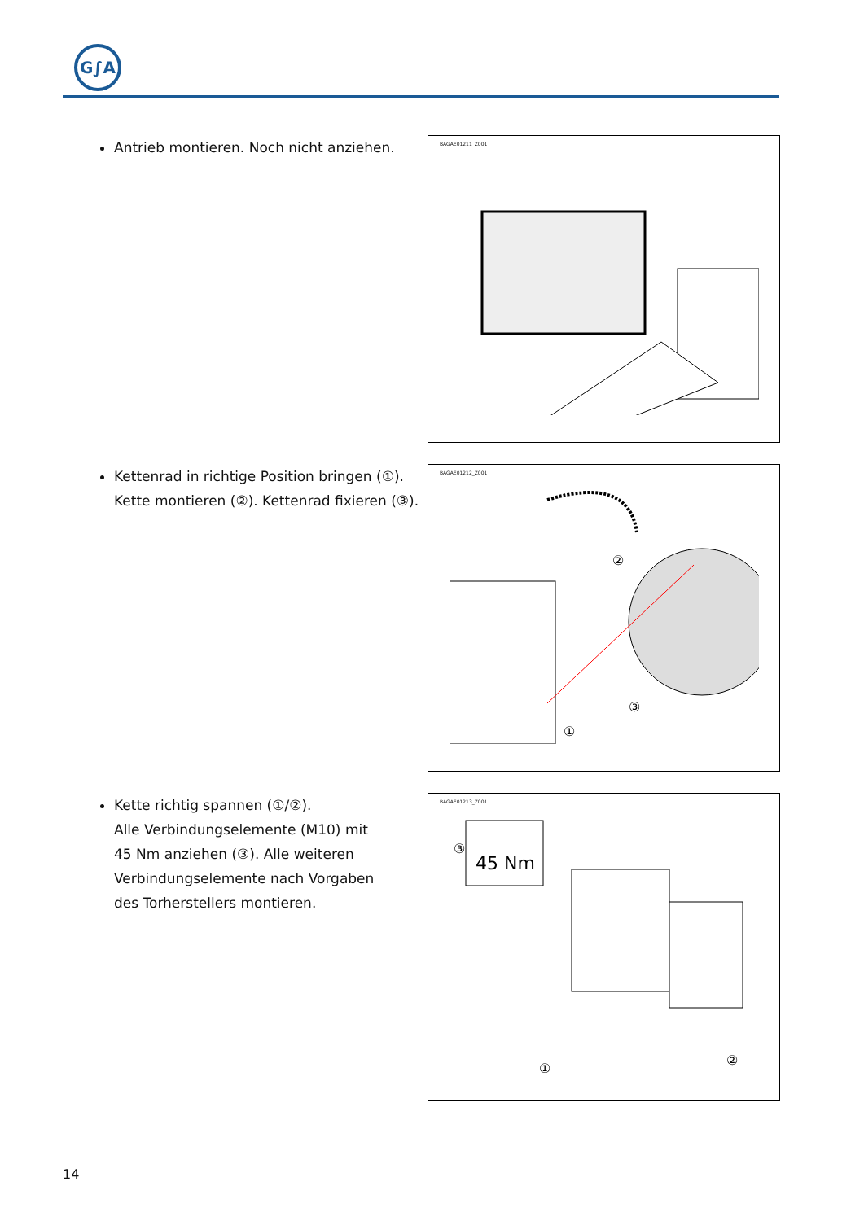G∫A
Antrieb montieren. Noch nicht anziehen.
BAGAE01211_Z001
Kettenrad in richtige Position bringen (①).
Kette montieren (②). Kettenrad fixieren (③).
BAGAE01212_Z001
②
③
①
Kette richtig spannen (①/②).
Alle Verbindungselemente (M10) mit
45 Nm anziehen (③). Alle weiteren
Verbindungselemente nach Vorgaben
des Torherstellers montieren.
BAGAE01213_Z001
45 Nm
③
①
②
14